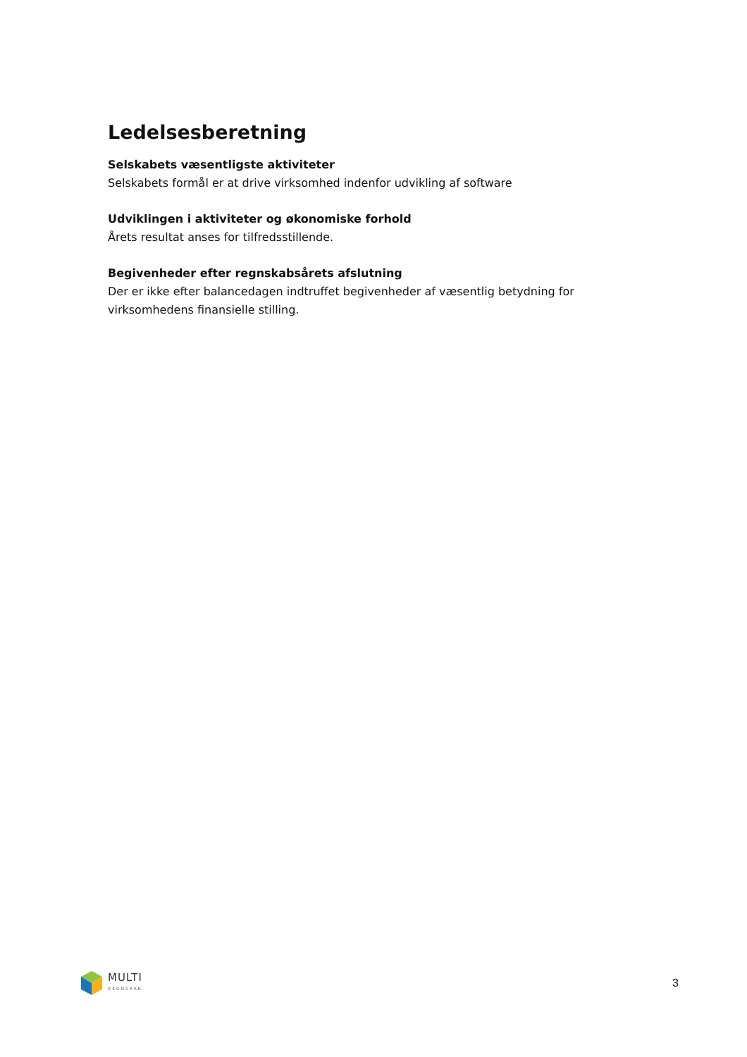Ledelsesberetning
Selskabets væsentligste aktiviteter
Selskabets formål er at drive virksomhed indenfor udvikling af software
Udviklingen i aktiviteter og økonomiske forhold
Årets resultat anses for tilfredsstillende.
Begivenheder efter regnskabsårets afslutning
Der er ikke efter balancedagen indtruffet begivenheder af væsentlig betydning for virksomhedens finansielle stilling.
MULTI
REGNSKAB
3